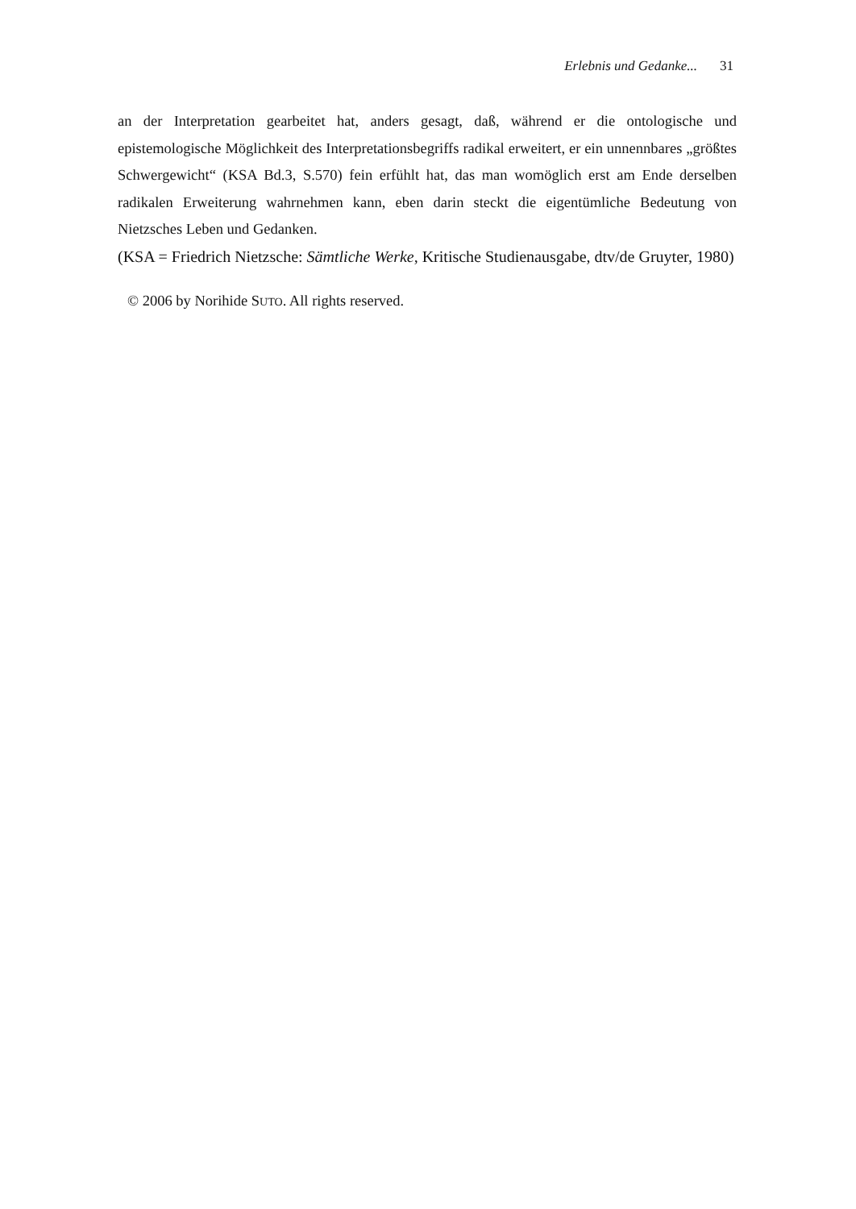Erlebnis und Gedanke... 31
an der Interpretation gearbeitet hat, anders gesagt, daß, während er die ontologische und epistemologische Möglichkeit des Interpretationsbegriffs radikal erweitert, er ein unnennbares „größtes Schwergewicht“ (KSA Bd.3, S.570) fein erfühlt hat, das man womöglich erst am Ende derselben radikalen Erweiterung wahrnehmen kann, eben darin steckt die eigentümliche Bedeutung von Nietzsches Leben und Gedanken.
(KSA = Friedrich Nietzsche: Sämtliche Werke, Kritische Studienausgabe, dtv/de Gruyter, 1980)
© 2006 by Norihide SUTO. All rights reserved.